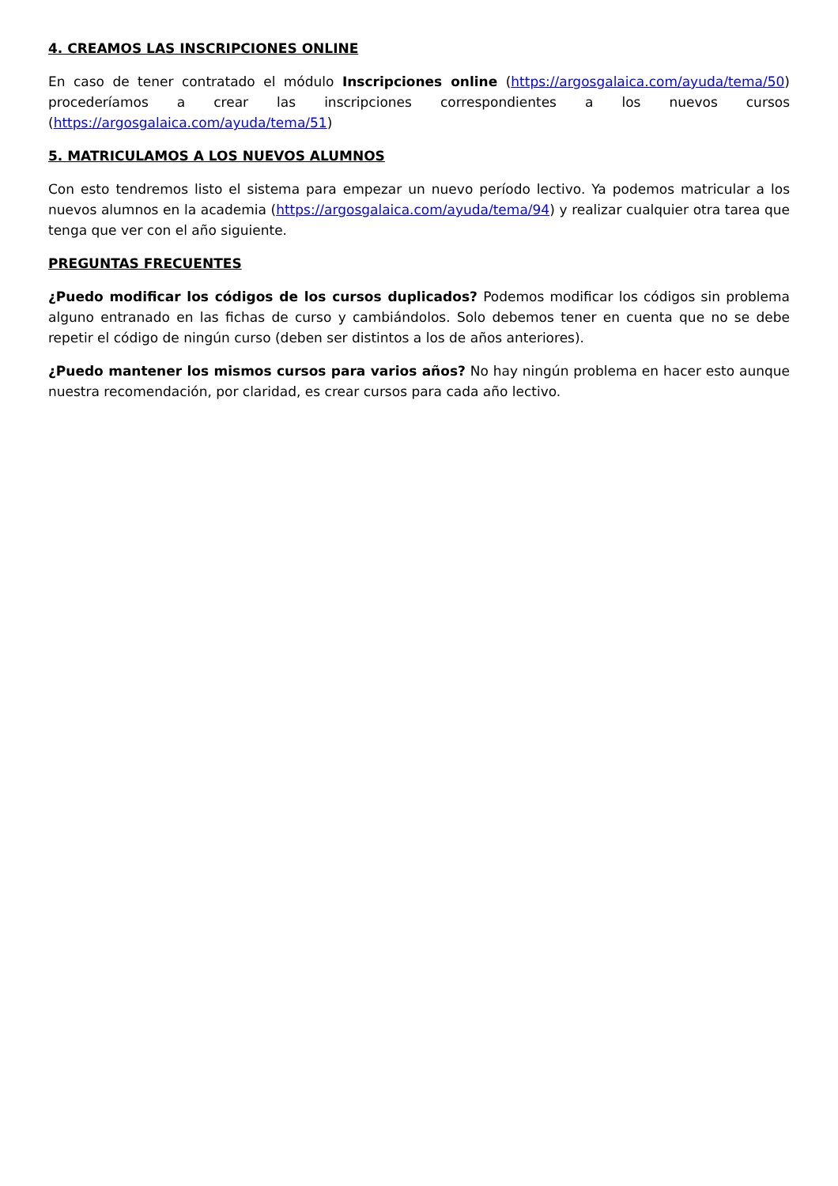4. CREAMOS LAS INSCRIPCIONES ONLINE
En caso de tener contratado el módulo Inscripciones online (https://argosgalaica.com/ayuda/tema/50) procederíamos a crear las inscripciones correspondientes a los nuevos cursos (https://argosgalaica.com/ayuda/tema/51)
5. MATRICULAMOS A LOS NUEVOS ALUMNOS
Con esto tendremos listo el sistema para empezar un nuevo período lectivo. Ya podemos matricular a los nuevos alumnos en la academia (https://argosgalaica.com/ayuda/tema/94) y realizar cualquier otra tarea que tenga que ver con el año siguiente.
PREGUNTAS FRECUENTES
¿Puedo modificar los códigos de los cursos duplicados? Podemos modificar los códigos sin problema alguno entranado en las fichas de curso y cambiándolos. Solo debemos tener en cuenta que no se debe repetir el código de ningún curso (deben ser distintos a los de años anteriores).
¿Puedo mantener los mismos cursos para varios años? No hay ningún problema en hacer esto aunque nuestra recomendación, por claridad, es crear cursos para cada año lectivo.